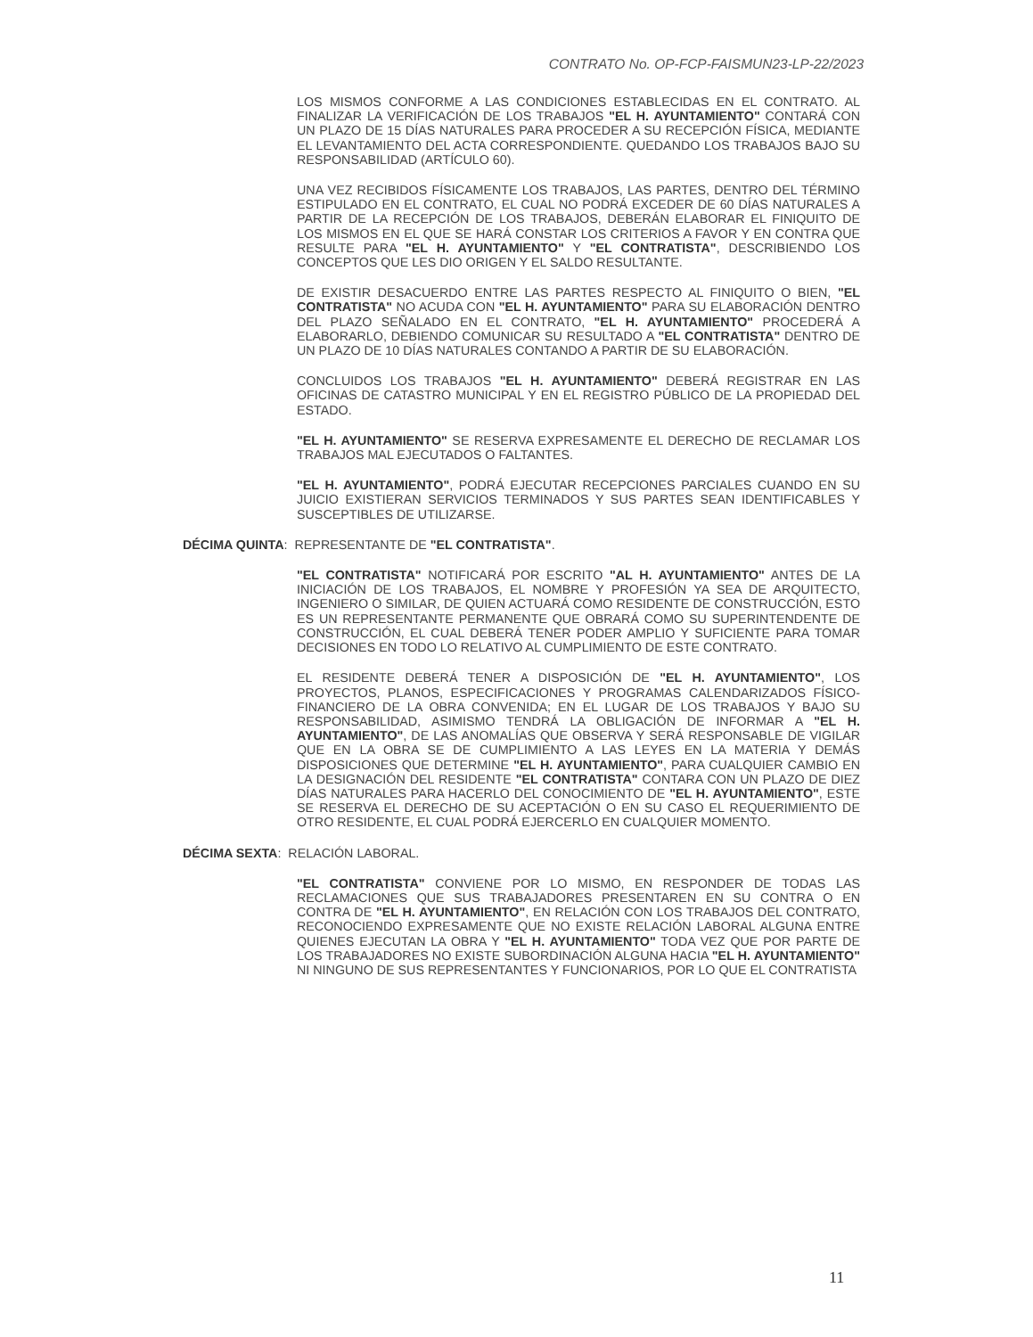CONTRATO No. OP-FCP-FAISMUN23-LP-22/2023
LOS MISMOS CONFORME A LAS CONDICIONES ESTABLECIDAS EN EL CONTRATO. AL FINALIZAR LA VERIFICACIÓN DE LOS TRABAJOS "EL H. AYUNTAMIENTO" CONTARÁ CON UN PLAZO DE 15 DÍAS NATURALES PARA PROCEDER A SU RECEPCIÓN FÍSICA, MEDIANTE EL LEVANTAMIENTO DEL ACTA CORRESPONDIENTE. QUEDANDO LOS TRABAJOS BAJO SU RESPONSABILIDAD (ARTÍCULO 60).
UNA VEZ RECIBIDOS FÍSICAMENTE LOS TRABAJOS, LAS PARTES, DENTRO DEL TÉRMINO ESTIPULADO EN EL CONTRATO, EL CUAL NO PODRÁ EXCEDER DE 60 DÍAS NATURALES A PARTIR DE LA RECEPCIÓN DE LOS TRABAJOS, DEBERÁN ELABORAR EL FINIQUITO DE LOS MISMOS EN EL QUE SE HARÁ CONSTAR LOS CRITERIOS A FAVOR Y EN CONTRA QUE RESULTE PARA "EL H. AYUNTAMIENTO" Y "EL CONTRATISTA", DESCRIBIENDO LOS CONCEPTOS QUE LES DIO ORIGEN Y EL SALDO RESULTANTE.
DE EXISTIR DESACUERDO ENTRE LAS PARTES RESPECTO AL FINIQUITO O BIEN, "EL CONTRATISTA" NO ACUDA CON "EL H. AYUNTAMIENTO" PARA SU ELABORACIÓN DENTRO DEL PLAZO SEÑALADO EN EL CONTRATO, "EL H. AYUNTAMIENTO" PROCEDERÁ A ELABORARLO, DEBIENDO COMUNICAR SU RESULTADO A "EL CONTRATISTA" DENTRO DE UN PLAZO DE 10 DÍAS NATURALES CONTANDO A PARTIR DE SU ELABORACIÓN.
CONCLUIDOS LOS TRABAJOS "EL H. AYUNTAMIENTO" DEBERÁ REGISTRAR EN LAS OFICINAS DE CATASTRO MUNICIPAL Y EN EL REGISTRO PÚBLICO DE LA PROPIEDAD DEL ESTADO.
"EL H. AYUNTAMIENTO" SE RESERVA EXPRESAMENTE EL DERECHO DE RECLAMAR LOS TRABAJOS MAL EJECUTADOS O FALTANTES.
"EL H. AYUNTAMIENTO", PODRÁ EJECUTAR RECEPCIONES PARCIALES CUANDO EN SU JUICIO EXISTIERAN SERVICIOS TERMINADOS Y SUS PARTES SEAN IDENTIFICABLES Y SUSCEPTIBLES DE UTILIZARSE.
DÉCIMA QUINTA: REPRESENTANTE DE "EL CONTRATISTA".
"EL CONTRATISTA" NOTIFICARÁ POR ESCRITO "AL H. AYUNTAMIENTO" ANTES DE LA INICIACIÓN DE LOS TRABAJOS, EL NOMBRE Y PROFESIÓN YA SEA DE ARQUITECTO, INGENIERO O SIMILAR, DE QUIEN ACTUARÁ COMO RESIDENTE DE CONSTRUCCIÓN, ESTO ES UN REPRESENTANTE PERMANENTE QUE OBRARÁ COMO SU SUPERINTENDENTE DE CONSTRUCCIÓN, EL CUAL DEBERÁ TENER PODER AMPLIO Y SUFICIENTE PARA TOMAR DECISIONES EN TODO LO RELATIVO AL CUMPLIMIENTO DE ESTE CONTRATO.
EL RESIDENTE DEBERÁ TENER A DISPOSICIÓN DE "EL H. AYUNTAMIENTO", LOS PROYECTOS, PLANOS, ESPECIFICACIONES Y PROGRAMAS CALENDARIZADOS FÍSICO-FINANCIERO DE LA OBRA CONVENIDA; EN EL LUGAR DE LOS TRABAJOS Y BAJO SU RESPONSABILIDAD, ASIMISMO TENDRÁ LA OBLIGACIÓN DE INFORMAR A "EL H. AYUNTAMIENTO", DE LAS ANOMALÍAS QUE OBSERVA Y SERÁ RESPONSABLE DE VIGILAR QUE EN LA OBRA SE DE CUMPLIMIENTO A LAS LEYES EN LA MATERIA Y DEMÁS DISPOSICIONES QUE DETERMINE "EL H. AYUNTAMIENTO", PARA CUALQUIER CAMBIO EN LA DESIGNACIÓN DEL RESIDENTE "EL CONTRATISTA" CONTARA CON UN PLAZO DE DIEZ DÍAS NATURALES PARA HACERLO DEL CONOCIMIENTO DE "EL H. AYUNTAMIENTO", ESTE SE RESERVA EL DERECHO DE SU ACEPTACIÓN O EN SU CASO EL REQUERIMIENTO DE OTRO RESIDENTE, EL CUAL PODRÁ EJERCERLO EN CUALQUIER MOMENTO.
DÉCIMA SEXTA: RELACIÓN LABORAL.
"EL CONTRATISTA" CONVIENE POR LO MISMO, EN RESPONDER DE TODAS LAS RECLAMACIONES QUE SUS TRABAJADORES PRESENTAREN EN SU CONTRA O EN CONTRA DE "EL H. AYUNTAMIENTO", EN RELACIÓN CON LOS TRABAJOS DEL CONTRATO, RECONOCIENDO EXPRESAMENTE QUE NO EXISTE RELACIÓN LABORAL ALGUNA ENTRE QUIENES EJECUTAN LA OBRA Y "EL H. AYUNTAMIENTO" TODA VEZ QUE POR PARTE DE LOS TRABAJADORES NO EXISTE SUBORDINACIÓN ALGUNA HACIA "EL H. AYUNTAMIENTO" NI NINGUNO DE SUS REPRESENTANTES Y FUNCIONARIOS, POR LO QUE EL CONTRATISTA
11